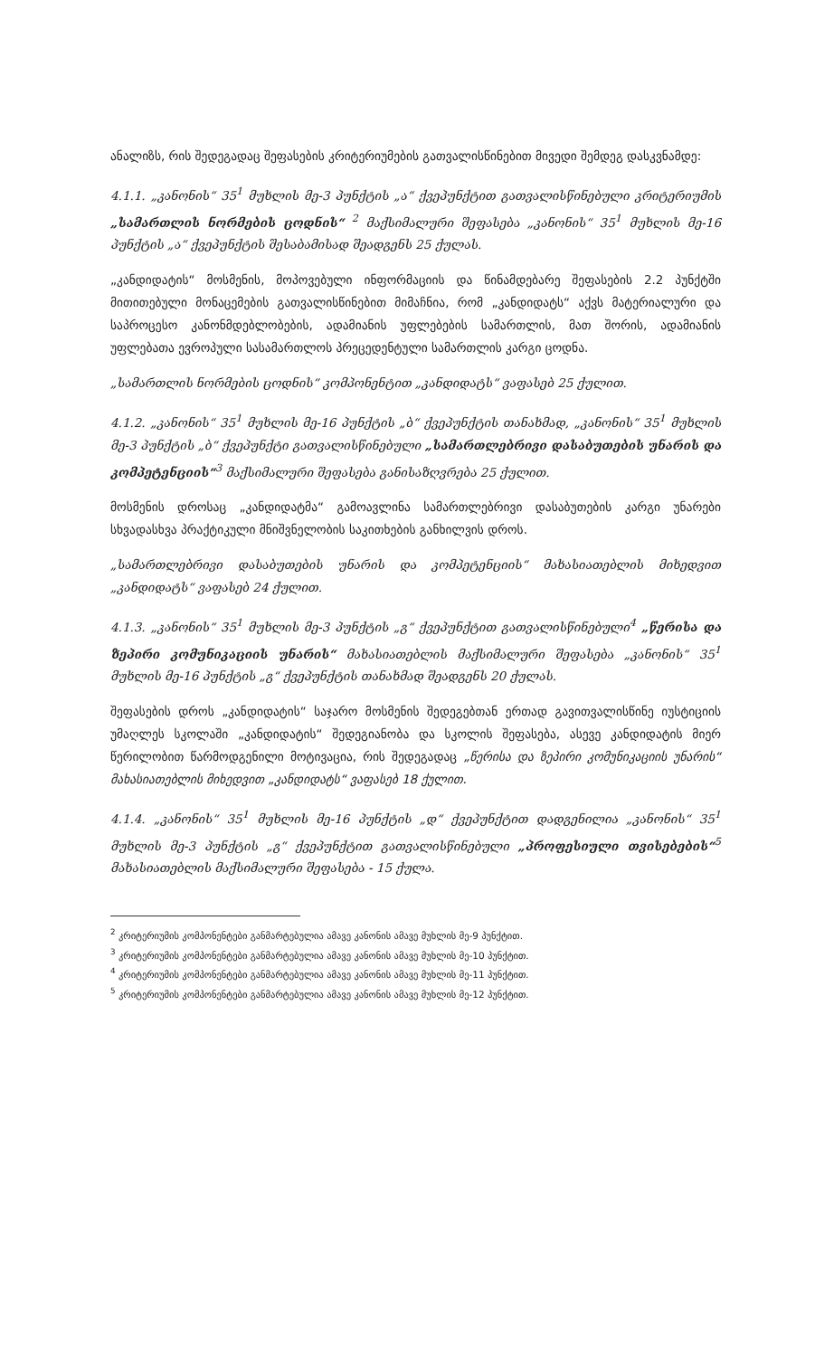ანალიზს, რის შედეგადაც შეფასების კრიტერიუმების გათვალისწინებით მივედი შემდეგ დასკვნამდე:
4.1.1. „კანონის“ 35<sup>1</sup> მუხლის მე-3 პუნქტის „ა“ ქვეპუნქტით გათვალისწინებული კრიტერიუმის „სამართლის ნორმების ცოდნის“ <sup>2</sup> მაქსიმალური შეფასება „კანონის“ 35<sup>1</sup> მუხლის მე-16 პუნქტის „ა“ ქვეპუნქტის შესაბამისად შეადგენს 25 ქულას.
„კანდიდატის“ მოსმენის, მოპოვებული ინფორმაციის და წინამდებარე შეფასების 2.2 პუნქტში მითითებული მონაცემების გათვალისწინებით მიმაჩნია, რომ „კანდიდატს“ აქვს მატერიალური და საპროცესო კანონმდებლობების, ადამიანის უფლებების სამართლის, მათ შორის, ადამიანის უფლებათა ევროპული სასამართლოს პრეცედენტული სამართლის კარგი ცოდნა.
„სამართლის ნორმების ცოდნის“ კომპონენტით „კანდიდატს“ ვაფასებ 25 ქულით.
4.1.2. „კანონის“ 35<sup>1</sup> მუხლის მე-16 პუნქტის „ბ“ ქვეპუნქტის თანახმად, „კანონის“ 35<sup>1</sup> მუხლის მე-3 პუნქტის „ბ“ ქვეპუნქტი გათვალისწინებული „სამართლებრივი დასაბუთების უნარის და კომპეტენციის“<sup>3</sup> მაქსიმალური შეფასება განისაზღვრება 25 ქულით.
მოსმენის დროსაც „კანდიდატმა“ გამოავლინა სამართლებრივი დასაბუთების კარგი უნარები სხვადასხვა პრაქტიკული მნიშვნელობის საკითხების განხილვის დროს.
„სამართლებრივი დასაბუთების უნარის და კომპეტენციის“ მახასიათებლის მიხედვით „კანდიდატს“ ვაფასებ 24 ქულით.
4.1.3. „კანონის“ 35<sup>1</sup> მუხლის მე-3 პუნქტის „გ“ ქვეპუნქტით გათვალისწინებული<sup>4</sup> „წერისა და ზეპირი კომუნიკაციის უნარის“ მახასიათებლის მაქსიმალური შეფასება „კანონის“ 35<sup>1</sup> მუხლის მე-16 პუნქტის „გ“ ქვეპუნქტის თანახმად შეადგენს 20 ქულას.
შეფასების დროს „კანდიდატის“ საჯარო მოსმენის შედეგებთან ერთად გავითვალისწინე იუსტიციის უმაღლეს სკოლაში „კანდიდატის“ შედეგიანობა და სკოლის შეფასება, ასევე კანდიდატის მიერ წერილობით წარმოდგენილი მოტივაცია, რის შედეგადაც „წერისა და ზეპირი კომუნიკაციის უნარის“ მახასიათებლის მიხედვით „კანდიდატს“ ვაფასებ 18 ქულით.
4.1.4. „კანონის“ 35<sup>1</sup> მუხლის მე-16 პუნქტის „დ“ ქვეპუნქტით დადგენილია „კანონის“ 35<sup>1</sup> მუხლის მე-3 პუნქტის „გ“ ქვეპუნქტით გათვალისწინებული „პროფესიული თვისებების“<sup>5</sup> მახასიათებლის მაქსიმალური შეფასება - 15 ქულა.
<sup>2</sup> კრიტერიუმის კომპონენტები განმარტებულია ამავე კანონის ამავე მუხლის მე-9 პუნქტით.
<sup>3</sup> კრიტერიუმის კომპონენტები განმარტებულია ამავე კანონის ამავე მუხლის მე-10 პუნქტით.
<sup>4</sup> კრიტერიუმის კომპონენტები განმარტებულია ამავე კანონის ამავე მუხლის მე-11 პუნქტით.
<sup>5</sup> კრიტერიუმის კომპონენტები განმარტებულია ამავე კანონის ამავე მუხლის მე-12 პუნქტით.